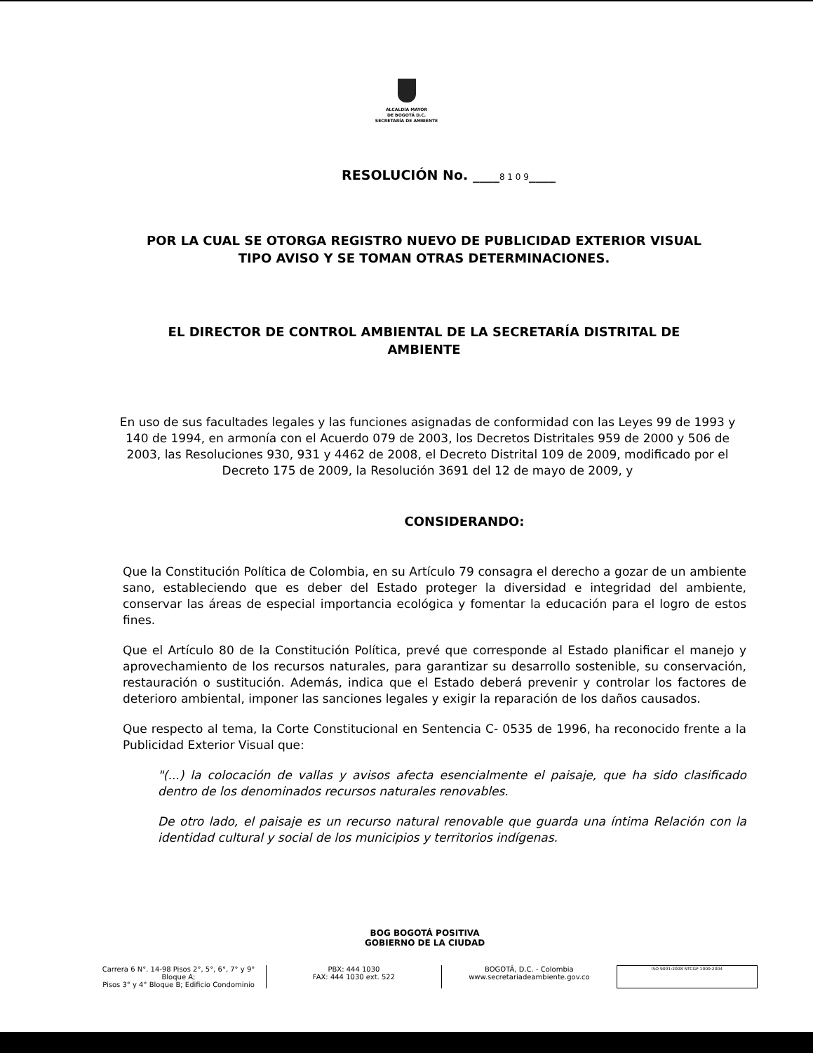ALCALDÍA MAYOR
DE BOGOTÁ D.C.
SECRETARÍA DE AMBIENTE
RESOLUCIÓN No. ____8 1 0 9____
POR LA CUAL SE OTORGA REGISTRO NUEVO DE PUBLICIDAD EXTERIOR VISUAL TIPO AVISO Y SE TOMAN OTRAS DETERMINACIONES.
EL DIRECTOR DE CONTROL AMBIENTAL DE LA SECRETARÍA DISTRITAL DE AMBIENTE
En uso de sus facultades legales y las funciones asignadas de conformidad con las Leyes 99 de 1993 y 140 de 1994, en armonía con el Acuerdo 079 de 2003, los Decretos Distritales 959 de 2000 y 506 de 2003, las Resoluciones 930, 931 y 4462 de 2008, el Decreto Distrital 109 de 2009, modificado por el Decreto 175 de 2009, la Resolución 3691 del 12 de mayo de 2009, y
CONSIDERANDO:
Que la Constitución Política de Colombia, en su Artículo 79 consagra el derecho a gozar de un ambiente sano, estableciendo que es deber del Estado proteger la diversidad e integridad del ambiente, conservar las áreas de especial importancia ecológica y fomentar la educación para el logro de estos fines.
Que el Artículo 80 de la Constitución Política, prevé que corresponde al Estado planificar el manejo y aprovechamiento de los recursos naturales, para garantizar su desarrollo sostenible, su conservación, restauración o sustitución. Además, indica que el Estado deberá prevenir y controlar los factores de deterioro ambiental, imponer las sanciones legales y exigir la reparación de los daños causados.
Que respecto al tema, la Corte Constitucional en Sentencia C- 0535 de 1996, ha reconocido frente a la Publicidad Exterior Visual que:
"(...) la colocación de vallas y avisos afecta esencialmente el paisaje, que ha sido clasificado dentro de los denominados recursos naturales renovables.
De otro lado, el paisaje es un recurso natural renovable que guarda una íntima Relación con la identidad cultural y social de los municipios y territorios indígenas.
BOG BOGOTÁ POSITIVA
GOBIERNO DE LA CIUDAD
Carrera 6 N°. 14-98 Pisos 2°, 5°, 6°, 7° y 9° Bloque A;
Pisos 3° y 4° Bloque B; Edificio Condominio
PBX: 444 1030
FAX: 444 1030 ext. 522
BOGOTÁ, D.C. - Colombia
www.secretariadeambiente.gov.co
ISO 9001:2008 NTCGP 1000:2004